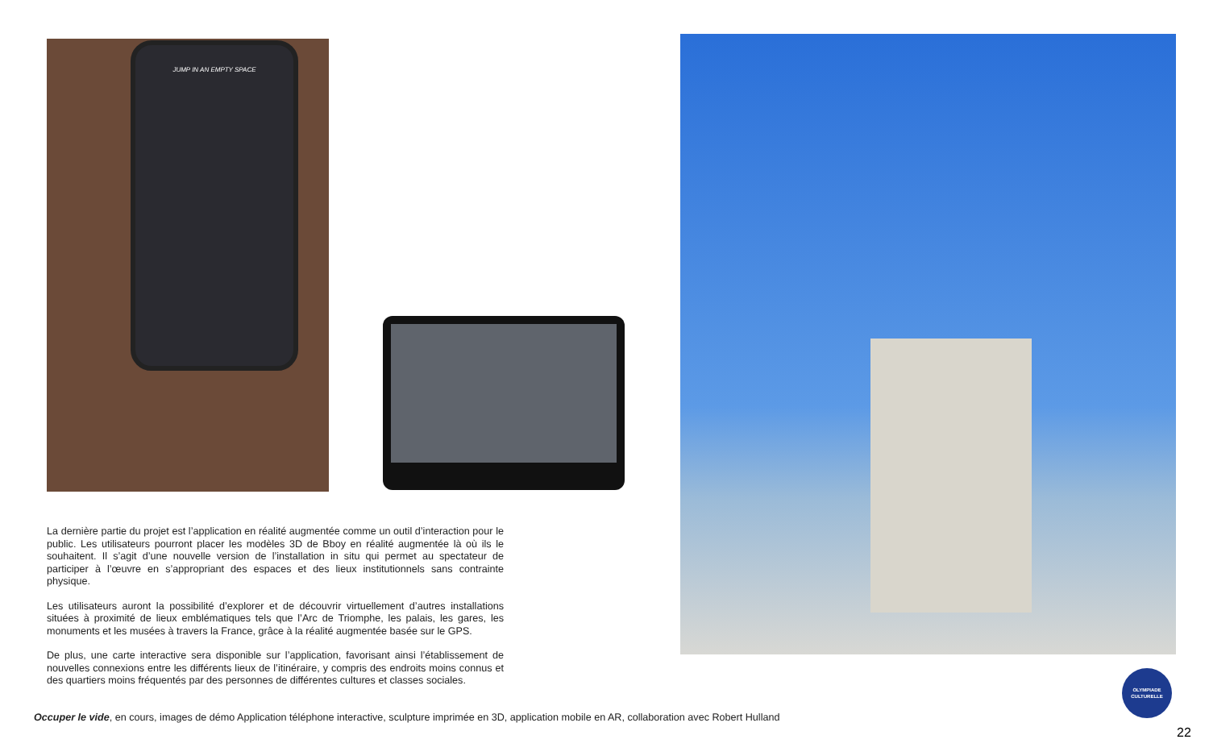JUMP IN AN EMPTY SPACE
La dernière partie du projet est l’application en réalité augmentée comme un outil d’interaction pour le public. Les utilisateurs pourront placer les modèles 3D de Bboy en réalité augmentée là où ils le souhaitent. Il s’agit d’une nouvelle version de l’installation in situ qui permet au spectateur de participer à l’œuvre en s’appropriant des espaces et des lieux institutionnels sans contrainte physique.
Les utilisateurs auront la possibilité d’explorer et de découvrir virtuellement d’autres installations situées à proximité de lieux emblématiques tels que l’Arc de Triomphe, les palais, les gares, les monuments et les musées à travers la France, grâce à la réalité augmentée basée sur le GPS.
De plus, une carte interactive sera disponible sur l’application, favorisant ainsi l’établissement de nouvelles connexions entre les différents lieux de l’itinéraire, y compris des endroits moins connus et des quartiers moins fréquentés par des personnes de différentes cultures et classes sociales.
Occuper le vide, en cours, images de démo Application téléphone interactive, sculpture imprimée en 3D, application mobile en AR, collaboration avec Robert Hulland
OLYMPIADE
CULTURELLE
22